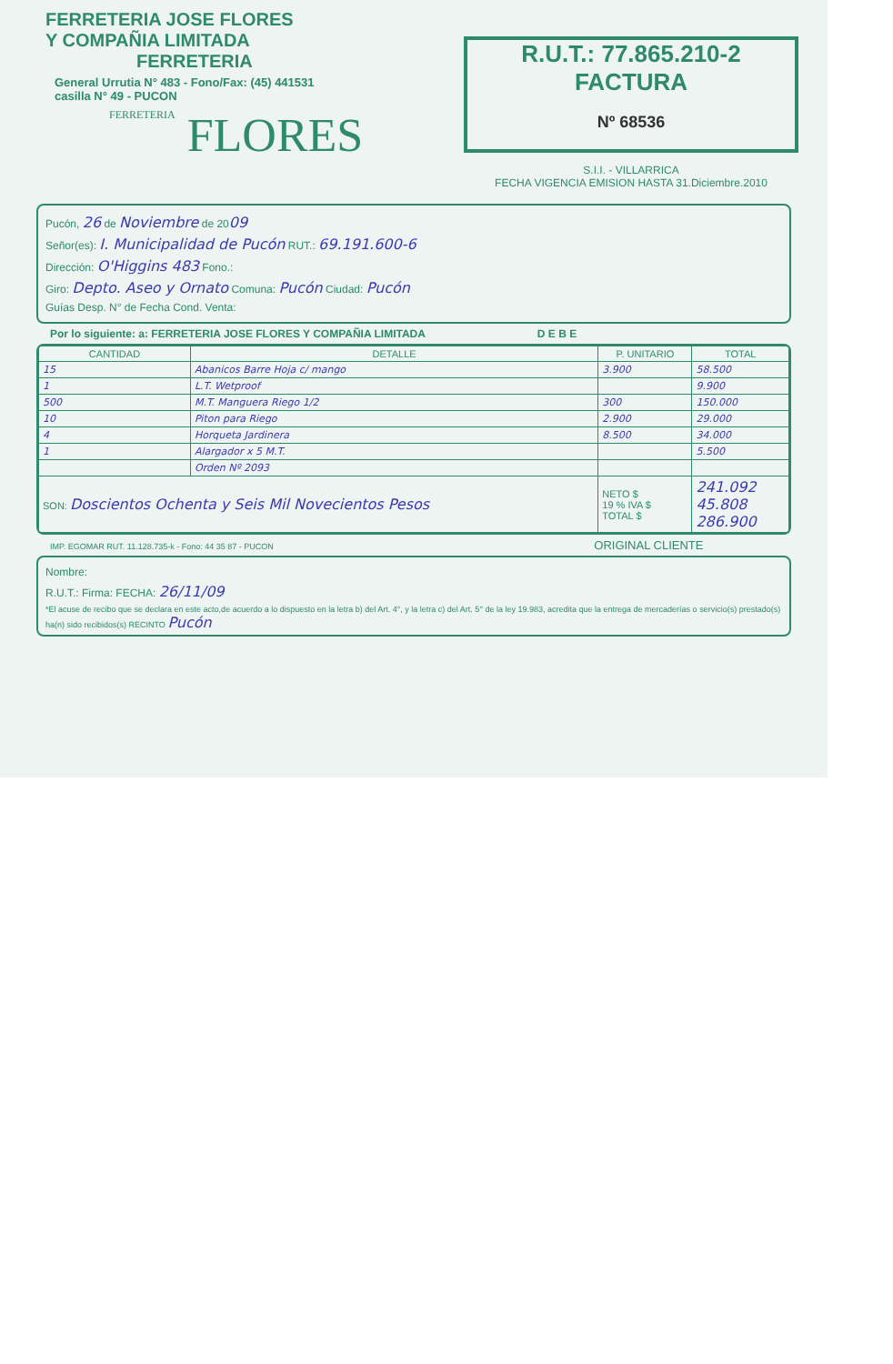FERRETERIA JOSE FLORES
Y COMPAÑIA LIMITADA
FERRETERIA
General Urrutia N° 483 - Fono/Fax: (45) 441531
casilla N° 49 - PUCON
FERRETERIA FLORES
R.U.T.: 77.865.210-2
FACTURA
Nº 68536
S.I.I. - VILLARRICA
FECHA VIGENCIA EMISION HASTA 31.Diciembre.2010
Pucón, 26 de Noviembre de 2009
Señor(es): I. Municipalidad de Pucón RUT.: 69.191.600-6
Dirección: O'Higgins 483 Fono.:
Giro: Depto. Aseo y Ornato Comuna: Pucón Ciudad: Pucón
Guías Desp. N° de Fecha Cond. Venta:
Por lo siguiente: a: FERRETERIA JOSE FLORES Y COMPAÑIA LIMITADA D E B E
| CANTIDAD | DETALLE | P. UNITARIO | TOTAL |
| --- | --- | --- | --- |
| 15 | Abanicos Barre Hoja c/ mango | 3.900 | 58.500 |
| 1 | L.T. Wetproof | | 9.900 |
| 500 | M.T. Manguera Riego 1/2 | 300 | 150.000 |
| 10 | Piton para Riego | 2.900 | 29.000 |
| 4 | Horqueta Jardinera | 8.500 | 34.000 |
| 1 | Alargador x 5 M.T. | | 5.500 |
| | Orden Nº 2093 | | |
| SON: Doscientos Ochenta y Seis Mil Novecientos Pesos | | NETO $ 19 % IVA $ TOTAL $ | 241.092 45.808 286.900 |
IMP. EGOMAR RUT. 11.128.735-k - Fono: 44 35 87 - PUCON ORIGINAL CLIENTE
Nombre:
R.U.T.: Firma: FECHA: 26/11/09
*El acuse de recibo que se declara en este acto,de acuerdo a lo dispuesto en la letra b) del Art. 4°, y la letra c) del Art. 5° de la ley 19.983, acredita que la entrega de mercaderías o servicio(s) prestado(s) ha(n) sido recibidos(s) RECINTO Pucón